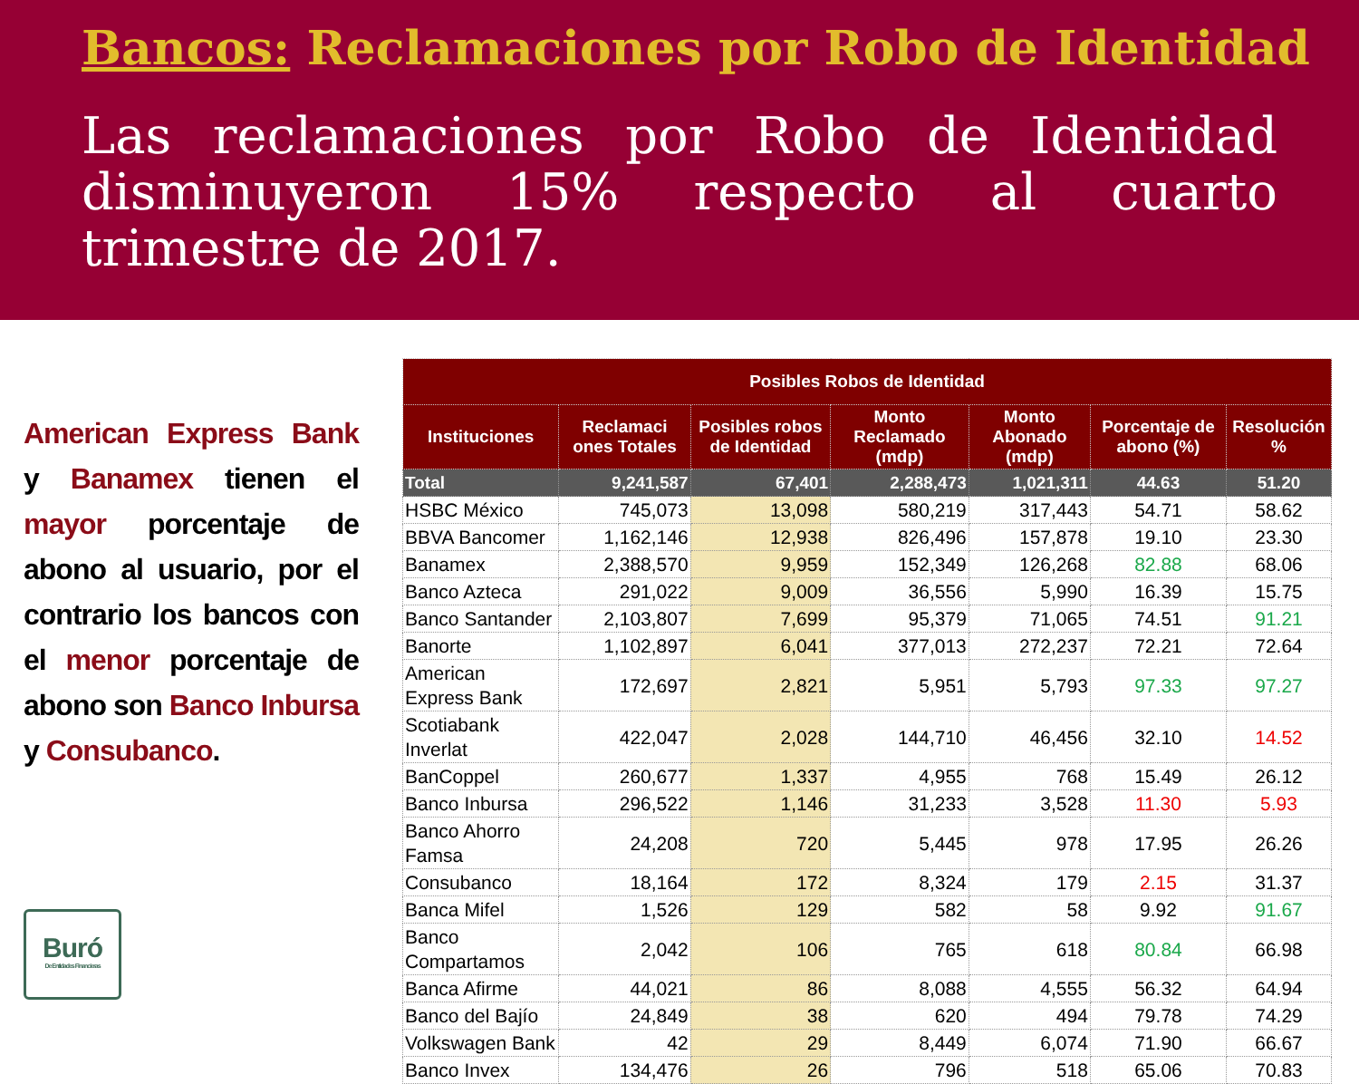Bancos: Reclamaciones por Robo de Identidad
Las reclamaciones por Robo de Identidad disminuyeron 15% respecto al cuarto trimestre de 2017.
American Express Bank y Banamex tienen el mayor porcentaje de abono al usuario, por el contrario los bancos con el menor porcentaje de abono son Banco Inbursa y Consubanco.
Buró
De Entidades Financieras
| Posibles Robos de Identidad | | | | | | |
| --- | --- | --- | --- | --- | --- | --- |
| Instituciones | Reclamaci ones Totales | Posibles robos de Identidad | Monto Reclamado (mdp) | Monto Abonado (mdp) | Porcentaje de abono (%) | Resolución % |
| Total | 9,241,587 | 67,401 | 2,288,473 | 1,021,311 | 44.63 | 51.20 |
| HSBC México | 745,073 | 13,098 | 580,219 | 317,443 | 54.71 | 58.62 |
| BBVA Bancomer | 1,162,146 | 12,938 | 826,496 | 157,878 | 19.10 | 23.30 |
| Banamex | 2,388,570 | 9,959 | 152,349 | 126,268 | 82.88 | 68.06 |
| Banco Azteca | 291,022 | 9,009 | 36,556 | 5,990 | 16.39 | 15.75 |
| Banco Santander | 2,103,807 | 7,699 | 95,379 | 71,065 | 74.51 | 91.21 |
| Banorte | 1,102,897 | 6,041 | 377,013 | 272,237 | 72.21 | 72.64 |
| American Express Bank | 172,697 | 2,821 | 5,951 | 5,793 | 97.33 | 97.27 |
| Scotiabank Inverlat | 422,047 | 2,028 | 144,710 | 46,456 | 32.10 | 14.52 |
| BanCoppel | 260,677 | 1,337 | 4,955 | 768 | 15.49 | 26.12 |
| Banco Inbursa | 296,522 | 1,146 | 31,233 | 3,528 | 11.30 | 5.93 |
| Banco Ahorro Famsa | 24,208 | 720 | 5,445 | 978 | 17.95 | 26.26 |
| Consubanco | 18,164 | 172 | 8,324 | 179 | 2.15 | 31.37 |
| Banca Mifel | 1,526 | 129 | 582 | 58 | 9.92 | 91.67 |
| Banco Compartamos | 2,042 | 106 | 765 | 618 | 80.84 | 66.98 |
| Banca Afirme | 44,021 | 86 | 8,088 | 4,555 | 56.32 | 64.94 |
| Banco del Bajío | 24,849 | 38 | 620 | 494 | 79.78 | 74.29 |
| Volkswagen Bank | 42 | 29 | 8,449 | 6,074 | 71.90 | 66.67 |
| Banco Invex | 134,476 | 26 | 796 | 518 | 65.06 | 70.83 |